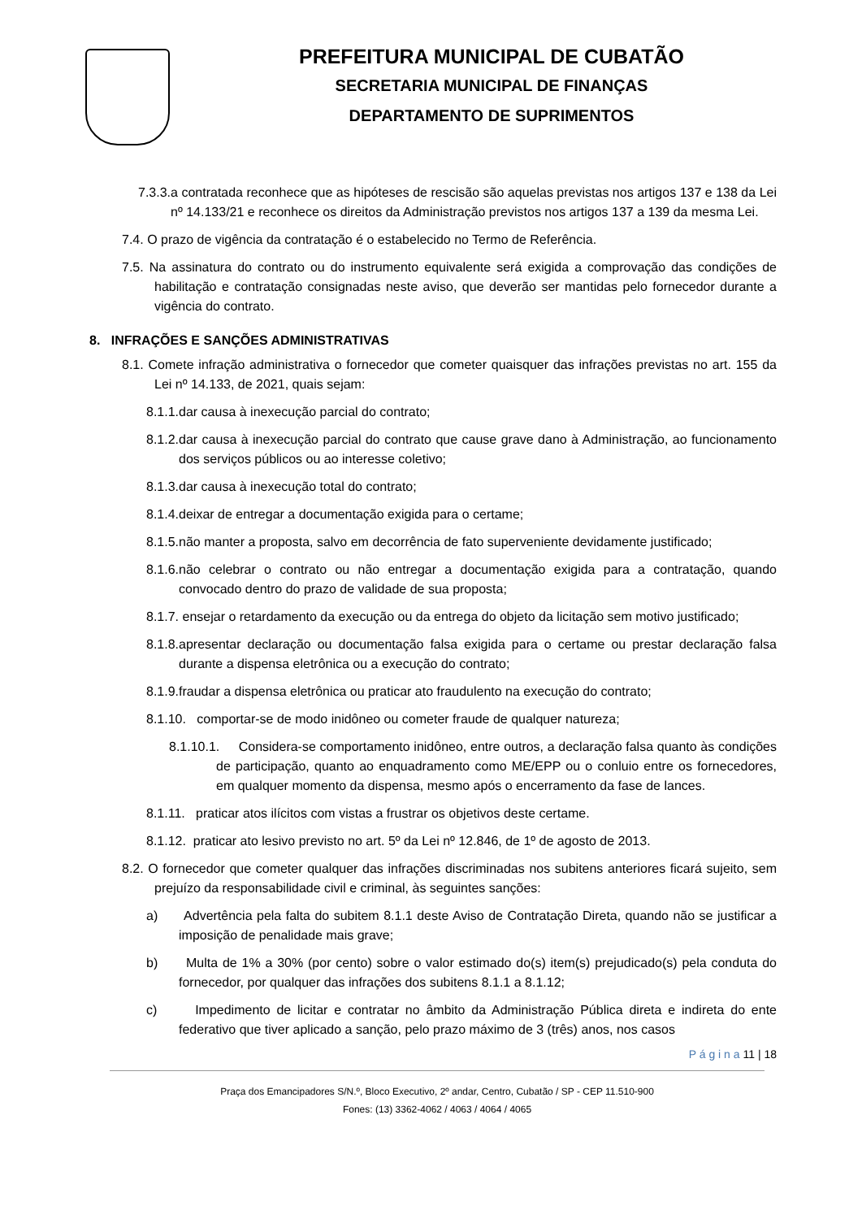PREFEITURA MUNICIPAL DE CUBATÃO
SECRETARIA MUNICIPAL DE FINANÇAS
DEPARTAMENTO DE SUPRIMENTOS
7.3.3.a contratada reconhece que as hipóteses de rescisão são aquelas previstas nos artigos 137 e 138 da Lei nº 14.133/21 e reconhece os direitos da Administração previstos nos artigos 137 a 139 da mesma Lei.
7.4. O prazo de vigência da contratação é o estabelecido no Termo de Referência.
7.5. Na assinatura do contrato ou do instrumento equivalente será exigida a comprovação das condições de habilitação e contratação consignadas neste aviso, que deverão ser mantidas pelo fornecedor durante a vigência do contrato.
8. INFRAÇÕES E SANÇÕES ADMINISTRATIVAS
8.1. Comete infração administrativa o fornecedor que cometer quaisquer das infrações previstas no art. 155 da Lei nº 14.133, de 2021, quais sejam:
8.1.1.dar causa à inexecução parcial do contrato;
8.1.2.dar causa à inexecução parcial do contrato que cause grave dano à Administração, ao funcionamento dos serviços públicos ou ao interesse coletivo;
8.1.3.dar causa à inexecução total do contrato;
8.1.4.deixar de entregar a documentação exigida para o certame;
8.1.5.não manter a proposta, salvo em decorrência de fato superveniente devidamente justificado;
8.1.6.não celebrar o contrato ou não entregar a documentação exigida para a contratação, quando convocado dentro do prazo de validade de sua proposta;
8.1.7. ensejar o retardamento da execução ou da entrega do objeto da licitação sem motivo justificado;
8.1.8.apresentar declaração ou documentação falsa exigida para o certame ou prestar declaração falsa durante a dispensa eletrônica ou a execução do contrato;
8.1.9.fraudar a dispensa eletrônica ou praticar ato fraudulento na execução do contrato;
8.1.10. comportar-se de modo inidôneo ou cometer fraude de qualquer natureza;
8.1.10.1. Considera-se comportamento inidôneo, entre outros, a declaração falsa quanto às condições de participação, quanto ao enquadramento como ME/EPP ou o conluio entre os fornecedores, em qualquer momento da dispensa, mesmo após o encerramento da fase de lances.
8.1.11. praticar atos ilícitos com vistas a frustrar os objetivos deste certame.
8.1.12. praticar ato lesivo previsto no art. 5º da Lei nº 12.846, de 1º de agosto de 2013.
8.2. O fornecedor que cometer qualquer das infrações discriminadas nos subitens anteriores ficará sujeito, sem prejuízo da responsabilidade civil e criminal, às seguintes sanções:
a) Advertência pela falta do subitem 8.1.1 deste Aviso de Contratação Direta, quando não se justificar a imposição de penalidade mais grave;
b) Multa de 1% a 30% (por cento) sobre o valor estimado do(s) item(s) prejudicado(s) pela conduta do fornecedor, por qualquer das infrações dos subitens 8.1.1 a 8.1.12;
c) Impedimento de licitar e contratar no âmbito da Administração Pública direta e indireta do ente federativo que tiver aplicado a sanção, pelo prazo máximo de 3 (três) anos, nos casos
P á g i n a 11 | 18
Praça dos Emancipadores S/N.º, Bloco Executivo, 2º andar, Centro, Cubatão / SP - CEP 11.510-900
Fones: (13) 3362-4062 / 4063 / 4064 / 4065